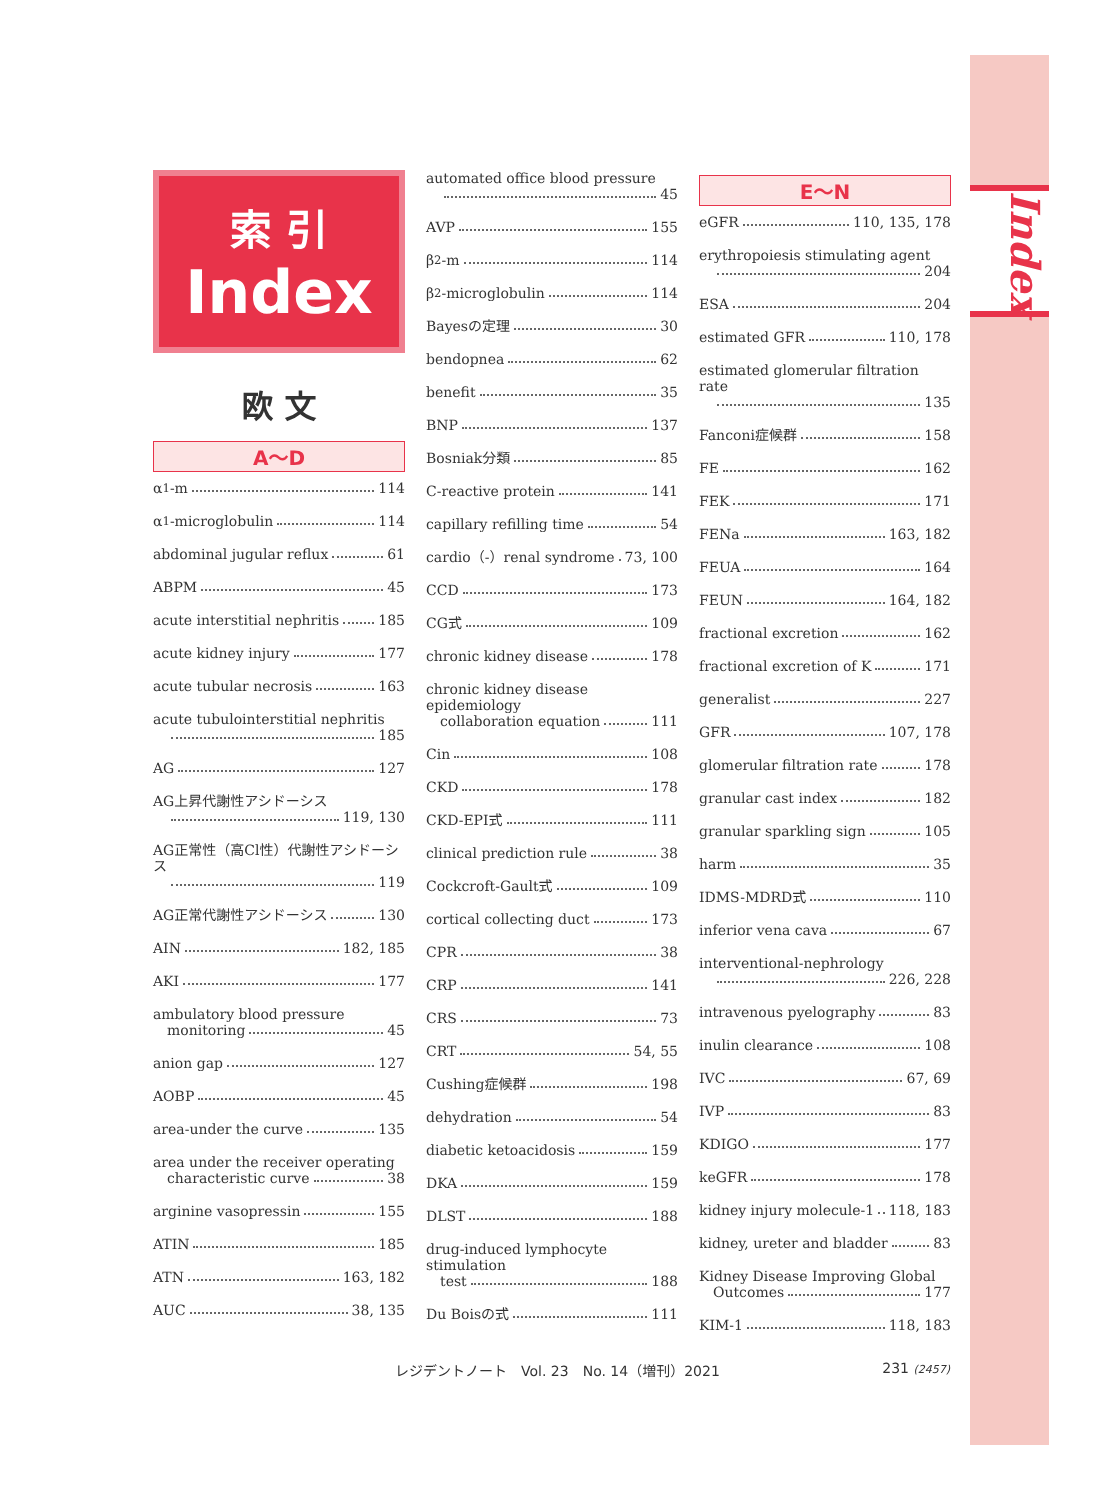Index
索 引
Index
欧 文
A～D
α<sub>1</sub>-m 114
α<sub>1</sub>-microglobulin 114
abdominal jugular reflux 61
ABPM 45
acute interstitial nephritis 185
acute kidney injury 177
acute tubular necrosis 163
acute tubulointerstitial nephritis
185
AG 127
AG上昇代謝性アシドーシス
119, 130
AG正常性（高Cl性）代謝性アシドーシス
119
AG正常代謝性アシドーシス 130
AIN 182, 185
AKI 177
ambulatory blood pressure
monitoring 45
anion gap 127
AOBP 45
area-under the curve 135
area under the receiver operating
characteristic curve 38
arginine vasopressin 155
ATIN 185
ATN 163, 182
AUC 38, 135
automated office blood pressure
45
AVP 155
β<sub>2</sub>-m 114
β<sub>2</sub>-microglobulin 114
Bayesの定理 30
bendopnea 62
benefit 35
BNP 137
Bosniak分類 85
C-reactive protein 141
capillary refilling time 54
cardio（-）renal syndrome 73, 100
CCD 173
CG式 109
chronic kidney disease 178
chronic kidney disease epidemiology
collaboration equation 111
Cin 108
CKD 178
CKD-EPI式 111
clinical prediction rule 38
Cockcroft-Gault式 109
cortical collecting duct 173
CPR 38
CRP 141
CRS 73
CRT 54, 55
Cushing症候群 198
dehydration 54
diabetic ketoacidosis 159
DKA 159
DLST 188
drug-induced lymphocyte stimulation
test 188
Du Boisの式 111
E～N
eGFR 110, 135, 178
erythropoiesis stimulating agent
204
ESA 204
estimated GFR 110, 178
estimated glomerular filtration rate
135
Fanconi症候群 158
FE 162
FEK 171
FENa 163, 182
FEUA 164
FEUN 164, 182
fractional excretion 162
fractional excretion of K 171
generalist 227
GFR 107, 178
glomerular filtration rate 178
granular cast index 182
granular sparkling sign 105
harm 35
IDMS-MDRD式 110
inferior vena cava 67
interventional-nephrology
226, 228
intravenous pyelography 83
inulin clearance 108
IVC 67, 69
IVP 83
KDIGO 177
keGFR 178
kidney injury molecule-1 118, 183
kidney, ureter and bladder 83
Kidney Disease Improving Global
Outcomes 177
KIM-1 118, 183
レジデントノート　Vol. 23　No. 14（増刊）2021 231 (2457)